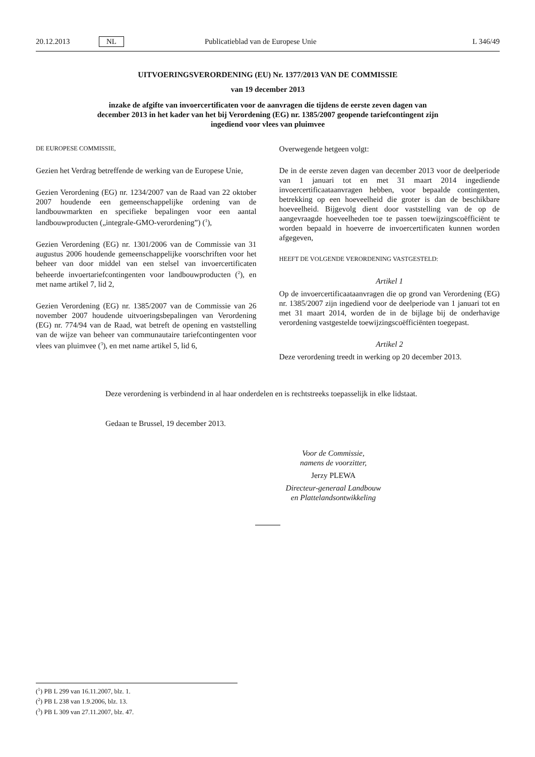20.12.2013 NL Publicatieblad van de Europese Unie L 346/49
UITVOERINGSVERORDENING (EU) Nr. 1377/2013 VAN DE COMMISSIE
van 19 december 2013
inzake de afgifte van invoercertificaten voor de aanvragen die tijdens de eerste zeven dagen van december 2013 in het kader van het bij Verordening (EG) nr. 1385/2007 geopende tariefcontingent zijn ingediend voor vlees van pluimvee
DE EUROPESE COMMISSIE,
Gezien het Verdrag betreffende de werking van de Europese Unie,
Gezien Verordening (EG) nr. 1234/2007 van de Raad van 22 oktober 2007 houdende een gemeenschappelijke ordening van de landbouwmarkten en specifieke bepalingen voor een aantal landbouwproducten („integrale-GMO-verordening”) (<sup>1</sup>),
Gezien Verordening (EG) nr. 1301/2006 van de Commissie van 31 augustus 2006 houdende gemeenschappelijke voorschriften voor het beheer van door middel van een stelsel van invoercertificaten beheerde invoertariefcontingenten voor landbouwproducten (<sup>2</sup>), en met name artikel 7, lid 2,
Gezien Verordening (EG) nr. 1385/2007 van de Commissie van 26 november 2007 houdende uitvoeringsbepalingen van Verordening (EG) nr. 774/94 van de Raad, wat betreft de opening en vaststelling van de wijze van beheer van communautaire tariefcontingenten voor vlees van pluimvee (<sup>3</sup>), en met name artikel 5, lid 6,
Overwegende hetgeen volgt:
De in de eerste zeven dagen van december 2013 voor de deelperiode van 1 januari tot en met 31 maart 2014 ingediende invoercertificaataanvragen hebben, voor bepaalde contingenten, betrekking op een hoeveelheid die groter is dan de beschikbare hoeveelheid. Bijgevolg dient door vaststelling van de op de aangevraagde hoeveelheden toe te passen toewijzingscoëfficiënt te worden bepaald in hoeverre de invoercertificaten kunnen worden afgegeven,
HEEFT DE VOLGENDE VERORDENING VASTGESTELD:
Artikel 1
Op de invoercertificaataanvragen die op grond van Verordening (EG) nr. 1385/2007 zijn ingediend voor de deelperiode van 1 januari tot en met 31 maart 2014, worden de in de bijlage bij de onderhavige verordening vastgestelde toewijzingscoëfficiënten toegepast.
Artikel 2
Deze verordening treedt in werking op 20 december 2013.
Deze verordening is verbindend in al haar onderdelen en is rechtstreeks toepasselijk in elke lidstaat.
Gedaan te Brussel, 19 december 2013.
Voor de Commissie,
namens de voorzitter,
Jerzy PLEWA
Directeur-generaal Landbouw en Plattelandsontwikkeling
(<sup>1</sup>) PB L 299 van 16.11.2007, blz. 1.
(<sup>2</sup>) PB L 238 van 1.9.2006, blz. 13.
(<sup>3</sup>) PB L 309 van 27.11.2007, blz. 47.